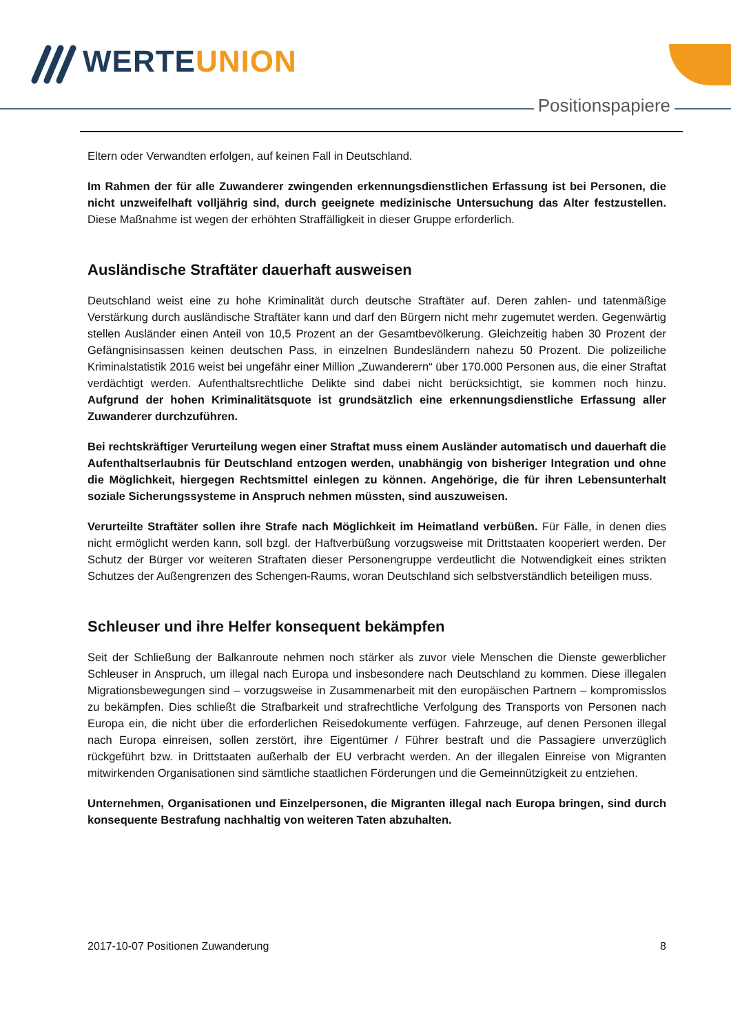WERTEUNION
Positionspapiere
Eltern oder Verwandten erfolgen, auf keinen Fall in Deutschland.
Im Rahmen der für alle Zuwanderer zwingenden erkennungsdienstlichen Erfassung ist bei Personen, die nicht unzweifelhaft volljährig sind, durch geeignete medizinische Untersuchung das Alter festzustellen. Diese Maßnahme ist wegen der erhöhten Straffälligkeit in dieser Gruppe erforderlich.
Ausländische Straftäter dauerhaft ausweisen
Deutschland weist eine zu hohe Kriminalität durch deutsche Straftäter auf. Deren zahlen- und tatenmäßige Verstärkung durch ausländische Straftäter kann und darf den Bürgern nicht mehr zugemutet werden. Gegenwärtig stellen Ausländer einen Anteil von 10,5 Prozent an der Gesamtbevölkerung. Gleichzeitig haben 30 Prozent der Gefängnisinsassen keinen deutschen Pass, in einzelnen Bundesländern nahezu 50 Prozent. Die polizeiliche Kriminalstatistik 2016 weist bei ungefähr einer Million „Zuwanderern“ über 170.000 Personen aus, die einer Straftat verdächtigt werden. Aufenthaltsrechtliche Delikte sind dabei nicht berücksichtigt, sie kommen noch hinzu. Aufgrund der hohen Kriminalitätsquote ist grundsätzlich eine erkennungsdienstliche Erfassung aller Zuwanderer durchzuführen.
Bei rechtskräftiger Verurteilung wegen einer Straftat muss einem Ausländer automatisch und dauerhaft die Aufenthaltserlaubnis für Deutschland entzogen werden, unabhängig von bisheriger Integration und ohne die Möglichkeit, hiergegen Rechtsmittel einlegen zu können. Angehörige, die für ihren Lebensunterhalt soziale Sicherungssysteme in Anspruch nehmen müssten, sind auszuweisen.
Verurteilte Straftäter sollen ihre Strafe nach Möglichkeit im Heimatland verbüßen. Für Fälle, in denen dies nicht ermöglicht werden kann, soll bzgl. der Haftverbüßung vorzugsweise mit Drittstaaten kooperiert werden. Der Schutz der Bürger vor weiteren Straftaten dieser Personengruppe verdeutlicht die Notwendigkeit eines strikten Schutzes der Außengrenzen des Schengen-Raums, woran Deutschland sich selbstverständlich beteiligen muss.
Schleuser und ihre Helfer konsequent bekämpfen
Seit der Schließung der Balkanroute nehmen noch stärker als zuvor viele Menschen die Dienste gewerblicher Schleuser in Anspruch, um illegal nach Europa und insbesondere nach Deutschland zu kommen. Diese illegalen Migrationsbewegungen sind – vorzugsweise in Zusammenarbeit mit den europäischen Partnern – kompromisslos zu bekämpfen. Dies schließt die Strafbarkeit und strafrechtliche Verfolgung des Transports von Personen nach Europa ein, die nicht über die erforderlichen Reisedokumente verfügen. Fahrzeuge, auf denen Personen illegal nach Europa einreisen, sollen zerstört, ihre Eigentümer / Führer bestraft und die Passagiere unverzüglich rückgeführt bzw. in Drittstaaten außerhalb der EU verbracht werden. An der illegalen Einreise von Migranten mitwirkenden Organisationen sind sämtliche staatlichen Förderungen und die Gemeinnützigkeit zu entziehen.
Unternehmen, Organisationen und Einzelpersonen, die Migranten illegal nach Europa bringen, sind durch konsequente Bestrafung nachhaltig von weiteren Taten abzuhalten.
2017-10-07 Positionen Zuwanderung 8